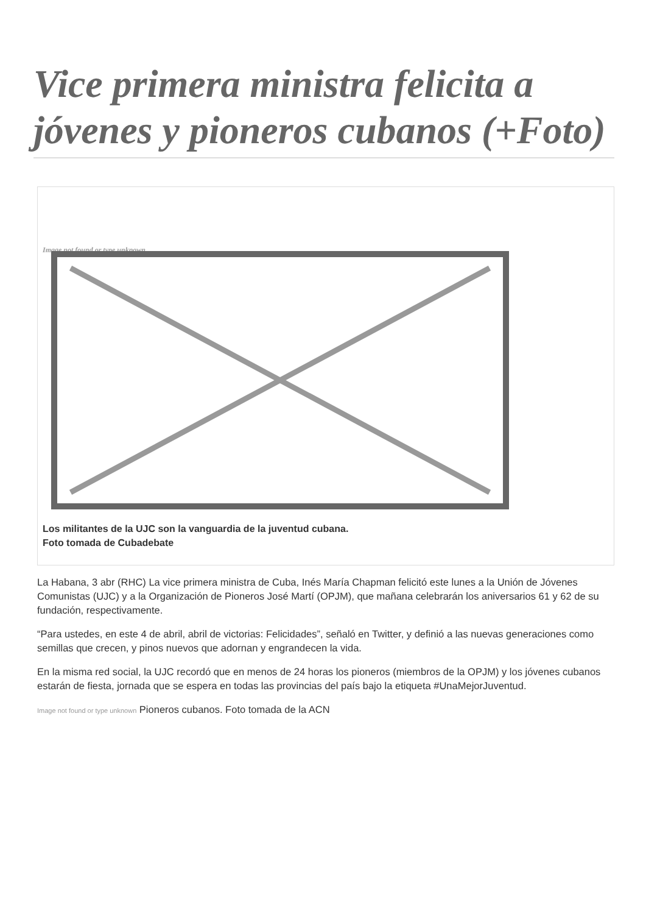Vice primera ministra felicita a jóvenes y pioneros cubanos (+Foto)
Image not found or type unknown
Los militantes de la UJC son la vanguardia de la juventud cubana.
Foto tomada de Cubadebate
La Habana, 3 abr (RHC) La vice primera ministra de Cuba, Inés María Chapman felicitó este lunes a la Unión de Jóvenes Comunistas (UJC) y a la Organización de Pioneros José Martí (OPJM), que mañana celebrarán los aniversarios 61 y 62 de su fundación, respectivamente.
“Para ustedes, en este 4 de abril, abril de victorias: Felicidades”, señaló en Twitter, y definió a las nuevas generaciones como semillas que crecen, y pinos nuevos que adornan y engrandecen la vida.
En la misma red social, la UJC recordó que en menos de 24 horas los pioneros (miembros de la OPJM) y los jóvenes cubanos estarán de fiesta, jornada que se espera en todas las provincias del país bajo la etiqueta #UnaMejorJuventud.
Image not found or type unknown Pioneros cubanos. Foto tomada de la ACN